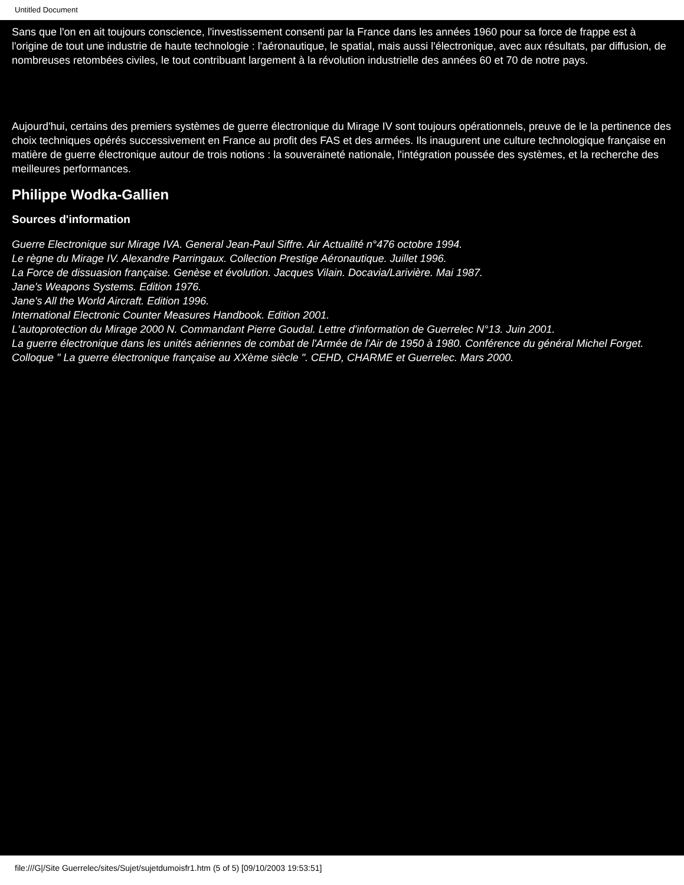Untitled Document
Sans que l'on en ait toujours conscience, l'investissement consenti par la France dans les années 1960 pour sa force de frappe est à l'origine de tout une industrie de haute technologie : l'aéronautique, le spatial, mais aussi l'électronique, avec aux résultats, par diffusion, de nombreuses retombées civiles, le tout contribuant largement à la révolution industrielle des années 60 et 70 de notre pays.
Aujourd'hui, certains des premiers systèmes de guerre électronique du Mirage IV sont toujours opérationnels, preuve de le la pertinence des choix techniques opérés successivement en France au profit des FAS et des armées. Ils inaugurent une culture technologique française en matière de guerre électronique autour de trois notions : la souveraineté nationale, l'intégration poussée des systèmes, et la recherche des meilleures performances.
Philippe Wodka-Gallien
Sources d'information
Guerre Electronique sur Mirage IVA. General Jean-Paul Siffre. Air Actualité n°476 octobre 1994.
Le règne du Mirage IV. Alexandre Parringaux. Collection Prestige Aéronautique. Juillet 1996.
La Force de dissuasion française. Genèse et évolution. Jacques Vilain. Docavia/Larivière. Mai 1987.
Jane's Weapons Systems. Edition 1976.
Jane's All the World Aircraft. Edition 1996.
International Electronic Counter Measures Handbook. Edition 2001.
L'autoprotection du Mirage 2000 N. Commandant Pierre Goudal. Lettre d'information de Guerrelec N°13. Juin 2001.
La guerre électronique dans les unités aériennes de combat de l'Armée de l'Air de 1950 à 1980. Conférence du général Michel Forget. Colloque " La guerre électronique française au XXème siècle ". CEHD, CHARME et Guerrelec. Mars 2000.
file:///G|/Site Guerrelec/sites/Sujet/sujetdumoisfr1.htm (5 of 5) [09/10/2003 19:53:51]